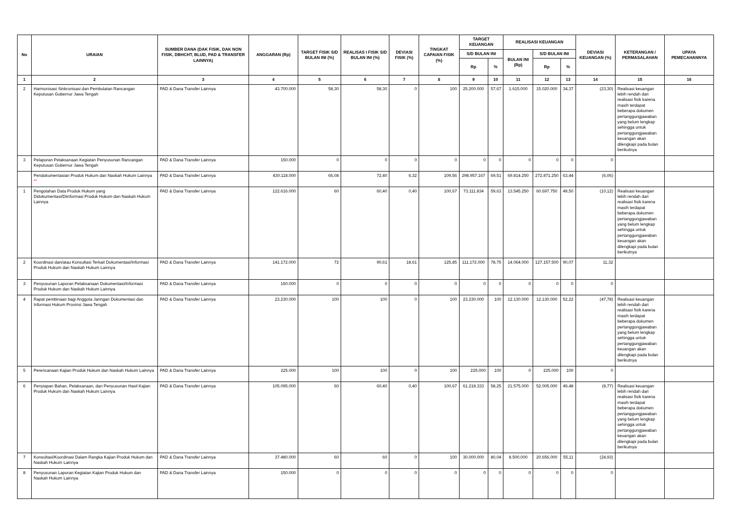| No | URAIAN | SUMBER DANA (DAK FISIK, DAK NON FISIK, DBHCHT, BLUD, PAD & TRANSFER LAINNYA) | ANGGARAN (Rp) | TARGET FISIK S/D BULAN INI (%) | REALISAS I FISIK S/D BULAN INI (%) | DEVIASI FISIK (%) | TINGKAT CAPAIAN FISIK (%) | TARGET KEUANGAN | | REALISASI KEUANGAN | | | DEVIASI KEUANGAN (%) | KETERANGAN / PERMASALAHAN | UPAYA PEMECAHANNYA |
| --- | --- | --- | --- | --- | --- | --- | --- | --- | --- | --- | --- | --- | --- | --- | --- |
| | | | | | | | | S/D BULAN INI | | BULAN INI (Rp) | S/D BULAN INI | | | | |
| | | | | | | | | Rp | % | | Rp | % | | | |
| 1 | 2 | 3 | 4 | 5 | 6 | 7 | 8 | 9 | 10 | 11 | 12 | 13 | 14 | 15 | 16 |
| 2 | Harmonisasi Sinkronisasi dan Pembulatan Rancangan Keputusan Gubernur Jawa Tengah | PAD & Dana Transfer Lainnya | 43.700.000 | 58,30 | 58,30 | 0 | 100 | 25.200.000 | 57,67 | 1.615.000 | 15.020.000 | 34,37 | (23,30) | Realisasi keuangan lebih rendah dari realisasi fisik karena masih terdapat beberapa dokumen pertanggungjawaban yang belum lengkap sehingga untuk pertanggungjawaban keuangan akan dilengkapi pada bulan berikutnya | |
| 3 | Pelaporan Pelaksanaan Kegiatan Penyusunan Rancangan Keputusan Gubernur Jawa Tengah | PAD & Dana Transfer Lainnya | 150.000 | 0 | 0 | 0 | 0 | 0 | 0 | 0 | 0 | 0 | 0 | | |
| | Pendokumentasian Produk Hukum dan Naskah Hukum Lainnya ** | PAD & Dana Transfer Lainnya | 430.118.000 | 66,08 | 72,40 | 6,32 | 109,56 | 298.957.167 | 69,51 | 69.814.250 | 272.871.250 | 63,44 | (6,06) | | |
| 1 | Pengolahan Data Produk Hukum yang Didokumentasi/Diinformasi Produk Hukum dan Naskah Hukum Lainnya | PAD & Dana Transfer Lainnya | 122.616.000 | 60 | 60,40 | 0,40 | 100,67 | 73.111.834 | 59,63 | 13.545.250 | 60.697.750 | 49,50 | (10,12) | Realisasi keuangan lebih rendah dari realisasi fisik karena masih terdapat beberapa dokumen pertanggungjawaban yang belum lengkap sehingga untuk pertanggungjawaban keuangan akan dilengkapi pada bulan berikutnya | |
| 2 | Koordinasi dan/atau Konsultasi Terkait Dokumentasi/Informasi Produk Hukum dan Naskah Hukum Lainnya | PAD & Dana Transfer Lainnya | 141.172.000 | 72 | 90,61 | 18,61 | 125,85 | 111.172.000 | 78,75 | 14.064.000 | 127.157.500 | 90,07 | 11,32 | | |
| 3 | Penyusunan Laporan Pelaksanaan Dokumentasi/Informasi Produk Hukum dan Naskah Hukum Lainnya | PAD & Dana Transfer Lainnya | 150.000 | 0 | 0 | 0 | 0 | 0 | 0 | 0 | 0 | 0 | 0 | | |
| 4 | Rapat pembinaan bagi Anggota Jaringan Dokumentasi dan Informasi Hukum Provinsi Jawa Tengah | PAD & Dana Transfer Lainnya | 23.230.000 | 100 | 100 | 0 | 100 | 23.230.000 | 100 | 12.130.000 | 12.130.000 | 52,22 | (47,78) | Realisasi keuangan lebih rendah dari realisasi fisik karena masih terdapat beberapa dokumen pertanggungjawaban yang belum lengkap sehingga untuk pertanggungjawaban keuangan akan dilengkapi pada bulan berikutnya | |
| 5 | Perencanaan Kajian Produk Hukum dan Naskah Hukum Lainnya | PAD & Dana Transfer Lainnya | 225.000 | 100 | 100 | 0 | 100 | 225.000 | 100 | 0 | 225.000 | 100 | 0 | | |
| 6 | Penyiapan Bahan, Pelaksanaan, dan Penyusunan Hasil Kajian Produk Hukum dan Naskah Hukum Lainnya | PAD & Dana Transfer Lainnya | 105.095.000 | 60 | 60,40 | 0,40 | 100,67 | 61.218.333 | 58,25 | 21.575.000 | 52.005.000 | 49,48 | (8,77) | Realisasi keuangan lebih rendah dari realisasi fisik karena masih terdapat beberapa dokumen pertanggungjawaban yang belum lengkap sehingga untuk pertanggungjawaban keuangan akan dilengkapi pada bulan berikutnya | |
| 7 | Konsultasi/Koordinasi Dalam Rangka Kajian Produk Hukum dan Naskah Hukum Lainnya | PAD & Dana Transfer Lainnya | 37.480.000 | 60 | 60 | 0 | 100 | 30.000.000 | 80,04 | 8.500.000 | 20.656.000 | 55,11 | (24,93) | | |
| 8 | Penyusunan Laporan Kegiatan Kajian Produk Hukum dan Naskah Hukum Lainnya | PAD & Dana Transfer Lainnya | 150.000 | 0 | 0 | 0 | 0 | 0 | 0 | 0 | 0 | 0 | 0 | | |